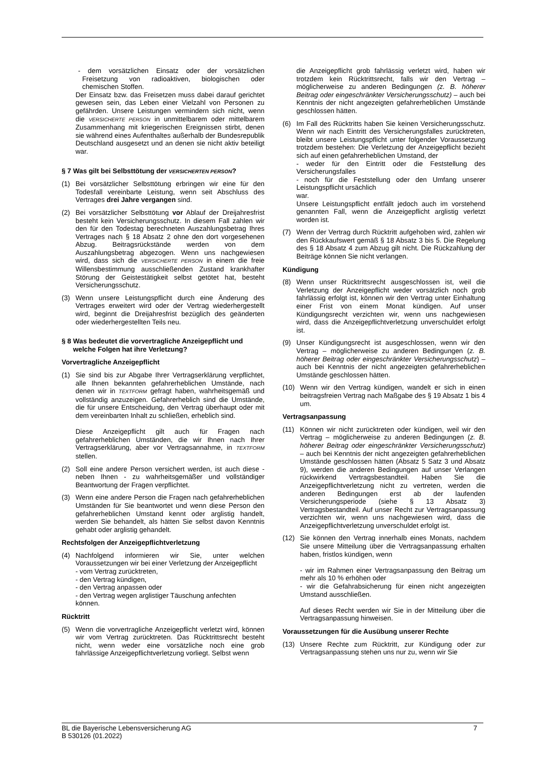- dem vorsätzlichen Einsatz oder der vorsätzlichen Freisetzung von radioaktiven, biologischen oder chemischen Stoffen.
Der Einsatz bzw. das Freisetzen muss dabei darauf gerichtet gewesen sein, das Leben einer Vielzahl von Personen zu gefährden. Unsere Leistungen vermindern sich nicht, wenn die VERSICHERTE PERSON in unmittelbarem oder mittelbarem Zusammenhang mit kriegerischen Ereignissen stirbt, denen sie während eines Aufenthaltes außerhalb der Bundesrepublik Deutschland ausgesetzt und an denen sie nicht aktiv beteiligt war.
§ 7 Was gilt bei Selbsttötung der VERSICHERTEN PERSON?
(1) Bei vorsätzlicher Selbsttötung erbringen wir eine für den Todesfall vereinbarte Leistung, wenn seit Abschluss des Vertrages drei Jahre vergangen sind.
(2) Bei vorsätzlicher Selbsttötung vor Ablauf der Dreijahresfrist besteht kein Versicherungsschutz. In diesem Fall zahlen wir den für den Todestag berechneten Auszahlungsbetrag Ihres Vertrages nach § 18 Absatz 2 ohne den dort vorgesehenen Abzug. Beitragsrückstände werden von dem Auszahlungsbetrag abgezogen. Wenn uns nachgewiesen wird, dass sich die VERSICHERTE PERSON in einem die freie Willensbestimmung ausschließenden Zustand krankhafter Störung der Geistestätigkeit selbst getötet hat, besteht Versicherungsschutz.
(3) Wenn unsere Leistungspflicht durch eine Änderung des Vertrages erweitert wird oder der Vertrag wiederhergestellt wird, beginnt die Dreijahresfrist bezüglich des geänderten oder wiederhergestellten Teils neu.
§ 8 Was bedeutet die vorvertragliche Anzeigepflicht und
welche Folgen hat ihre Verletzung?
Vorvertragliche Anzeigepflicht
(1) Sie sind bis zur Abgabe Ihrer Vertragserklärung verpflichtet, alle Ihnen bekannten gefahrerheblichen Umstände, nach denen wir in TEXTFORM gefragt haben, wahrheitsgemäß und vollständig anzuzeigen. Gefahrerheblich sind die Umstände, die für unsere Entscheidung, den Vertrag überhaupt oder mit dem vereinbarten Inhalt zu schließen, erheblich sind.
Diese Anzeigepflicht gilt auch für Fragen nach gefahrerheblichen Umständen, die wir Ihnen nach Ihrer Vertragserklärung, aber vor Vertragsannahme, in TEXTFORM stellen.
(2) Soll eine andere Person versichert werden, ist auch diese - neben Ihnen - zu wahrheitsgemäßer und vollständiger Beantwortung der Fragen verpflichtet.
(3) Wenn eine andere Person die Fragen nach gefahrerheblichen Umständen für Sie beantwortet und wenn diese Person den gefahrerheblichen Umstand kennt oder arglistig handelt, werden Sie behandelt, als hätten Sie selbst davon Kenntnis gehabt oder arglistig gehandelt.
Rechtsfolgen der Anzeigepflichtverletzung
(4) Nachfolgend informieren wir Sie, unter welchen Voraussetzungen wir bei einer Verletzung der Anzeigepflicht
- vom Vertrag zurücktreten,
- den Vertrag kündigen,
- den Vertrag anpassen oder
- den Vertrag wegen arglistiger Täuschung anfechten
können.
Rücktritt
(5) Wenn die vorvertragliche Anzeigepflicht verletzt wird, können wir vom Vertrag zurücktreten. Das Rücktrittsrecht besteht nicht, wenn weder eine vorsätzliche noch eine grob fahrlässige Anzeigepflichtverletzung vorliegt. Selbst wenn
die Anzeigepflicht grob fahrlässig verletzt wird, haben wir trotzdem kein Rücktrittsrecht, falls wir den Vertrag – möglicherweise zu anderen Bedingungen (z. B. höherer Beitrag oder eingeschränkter Versicherungsschutz) – auch bei Kenntnis der nicht angezeigten gefahrerheblichen Umstände geschlossen hätten.
(6) Im Fall des Rücktritts haben Sie keinen Versicherungsschutz. Wenn wir nach Eintritt des Versicherungsfalles zurücktreten, bleibt unsere Leistungspflicht unter folgender Voraussetzung trotzdem bestehen: Die Verletzung der Anzeigepflicht bezieht sich auf einen gefahrerheblichen Umstand, der
- weder für den Eintritt oder die Feststellung des Versicherungsfalles
- noch für die Feststellung oder den Umfang unserer Leistungspflicht ursächlich
war.
Unsere Leistungspflicht entfällt jedoch auch im vorstehend genannten Fall, wenn die Anzeigepflicht arglistig verletzt worden ist.
(7) Wenn der Vertrag durch Rücktritt aufgehoben wird, zahlen wir den Rückkaufswert gemäß § 18 Absatz 3 bis 5. Die Regelung des § 18 Absatz 4 zum Abzug gilt nicht. Die Rückzahlung der Beiträge können Sie nicht verlangen.
Kündigung
(8) Wenn unser Rücktrittsrecht ausgeschlossen ist, weil die Verletzung der Anzeigepflicht weder vorsätzlich noch grob fahrlässig erfolgt ist, können wir den Vertrag unter Einhaltung einer Frist von einem Monat kündigen. Auf unser Kündigungsrecht verzichten wir, wenn uns nachgewiesen wird, dass die Anzeigepflichtverletzung unverschuldet erfolgt ist.
(9) Unser Kündigungsrecht ist ausgeschlossen, wenn wir den Vertrag – möglicherweise zu anderen Bedingungen (z. B. höherer Beitrag oder eingeschränkter Versicherungsschutz) – auch bei Kenntnis der nicht angezeigten gefahrerheblichen Umstände geschlossen hätten.
(10) Wenn wir den Vertrag kündigen, wandelt er sich in einen beitragsfreien Vertrag nach Maßgabe des § 19 Absatz 1 bis 4 um.
Vertragsanpassung
(11) Können wir nicht zurücktreten oder kündigen, weil wir den Vertrag – möglicherweise zu anderen Bedingungen (z. B. höherer Beitrag oder eingeschränkter Versicherungsschutz) – auch bei Kenntnis der nicht angezeigten gefahrerheblichen Umstände geschlossen hätten (Absatz 5 Satz 3 und Absatz 9), werden die anderen Bedingungen auf unser Verlangen rückwirkend Vertragsbestandteil. Haben Sie die Anzeigepflichtverletzung nicht zu vertreten, werden die anderen Bedingungen erst ab der laufenden Versicherungsperiode (siehe § 13 Absatz 3) Vertragsbestandteil. Auf unser Recht zur Vertragsanpassung verzichten wir, wenn uns nachgewiesen wird, dass die Anzeigepflichtverletzung unverschuldet erfolgt ist.
(12) Sie können den Vertrag innerhalb eines Monats, nachdem Sie unsere Mitteilung über die Vertragsanpassung erhalten haben, fristlos kündigen, wenn
- wir im Rahmen einer Vertragsanpassung den Beitrag um mehr als 10 % erhöhen oder
- wir die Gefahrabsicherung für einen nicht angezeigten Umstand ausschließen.
Auf dieses Recht werden wir Sie in der Mitteilung über die Vertragsanpassung hinweisen.
Voraussetzungen für die Ausübung unserer Rechte
(13) Unsere Rechte zum Rücktritt, zur Kündigung oder zur Vertragsanpassung stehen uns nur zu, wenn wir Sie
BL die Bayerische Lebensversicherung AG
B 530126 (01.2022) 7